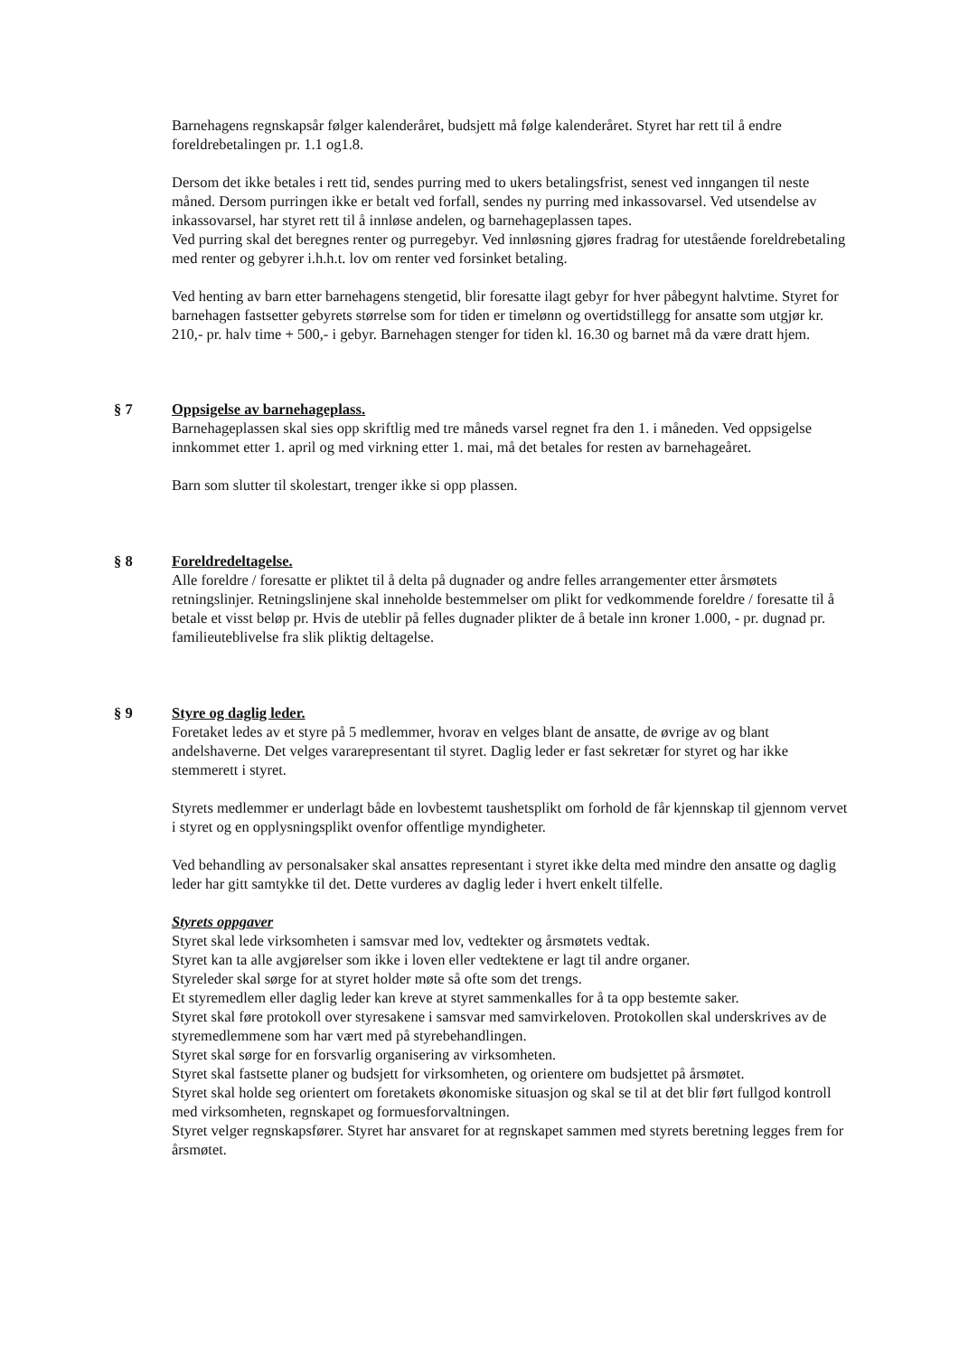Barnehagens regnskapsår følger kalenderåret, budsjett må følge kalenderåret. Styret har rett til å endre foreldrebetalingen pr. 1.1 og1.8.
Dersom det ikke betales i rett tid, sendes purring med to ukers betalingsfrist, senest ved inngangen til neste måned. Dersom purringen ikke er betalt ved forfall, sendes ny purring med inkassovarsel. Ved utsendelse av inkassovarsel, har styret rett til å innløse andelen, og barnehageplassen tapes.
Ved purring skal det beregnes renter og purregebyr. Ved innløsning gjøres fradrag for utestående foreldrebetaling med renter og gebyrer i.h.h.t. lov om renter ved forsinket betaling.
Ved henting av barn etter barnehagens stengetid, blir foresatte ilagt gebyr for hver påbegynt halvtime. Styret for barnehagen fastsetter gebyrets størrelse som for tiden er timelønn og overtidstillegg for ansatte som utgjør kr. 210,- pr. halv time + 500,- i gebyr. Barnehagen stenger for tiden kl. 16.30 og barnet må da være dratt hjem.
§ 7 Oppsigelse av barnehageplass.
Barnehageplassen skal sies opp skriftlig med tre måneds varsel regnet fra den 1. i måneden. Ved oppsigelse innkommet etter 1. april og med virkning etter 1. mai, må det betales for resten av barnehageåret.
Barn som slutter til skolestart, trenger ikke si opp plassen.
§ 8 Foreldredeltagelse.
Alle foreldre / foresatte er pliktet til å delta på dugnader og andre felles arrangementer etter årsmøtets retningslinjer. Retningslinjene skal inneholde bestemmelser om plikt for vedkommende foreldre / foresatte til å betale et visst beløp pr. Hvis de uteblir på felles dugnader plikter de å betale inn kroner 1.000, - pr. dugnad pr. familieuteblivelse fra slik pliktig deltagelse.
§ 9 Styre og daglig leder.
Foretaket ledes av et styre på 5 medlemmer, hvorav en velges blant de ansatte, de øvrige av og blant andelshaverne. Det velges vararepresentant til styret. Daglig leder er fast sekretær for styret og har ikke stemmerett i styret.
Styrets medlemmer er underlagt både en lovbestemt taushetsplikt om forhold de får kjennskap til gjennom vervet i styret og en opplysningsplikt ovenfor offentlige myndigheter.
Ved behandling av personalsaker skal ansattes representant i styret ikke delta med mindre den ansatte og daglig leder har gitt samtykke til det. Dette vurderes av daglig leder i hvert enkelt tilfelle.
Styrets oppgaver
Styret skal lede virksomheten i samsvar med lov, vedtekter og årsmøtets vedtak.
Styret kan ta alle avgjørelser som ikke i loven eller vedtektene er lagt til andre organer.
Styreleder skal sørge for at styret holder møte så ofte som det trengs.
Et styremedlem eller daglig leder kan kreve at styret sammenkalles for å ta opp bestemte saker.
Styret skal føre protokoll over styresakene i samsvar med samvirkeloven. Protokollen skal underskrives av de styremedlemmene som har vært med på styrebehandlingen.
Styret skal sørge for en forsvarlig organisering av virksomheten.
Styret skal fastsette planer og budsjett for virksomheten, og orientere om budsjettet på årsmøtet.
Styret skal holde seg orientert om foretakets økonomiske situasjon og skal se til at det blir ført fullgod kontroll med virksomheten, regnskapet og formuesforvaltningen.
Styret velger regnskapsfører. Styret har ansvaret for at regnskapet sammen med styrets beretning legges frem for årsmøtet.